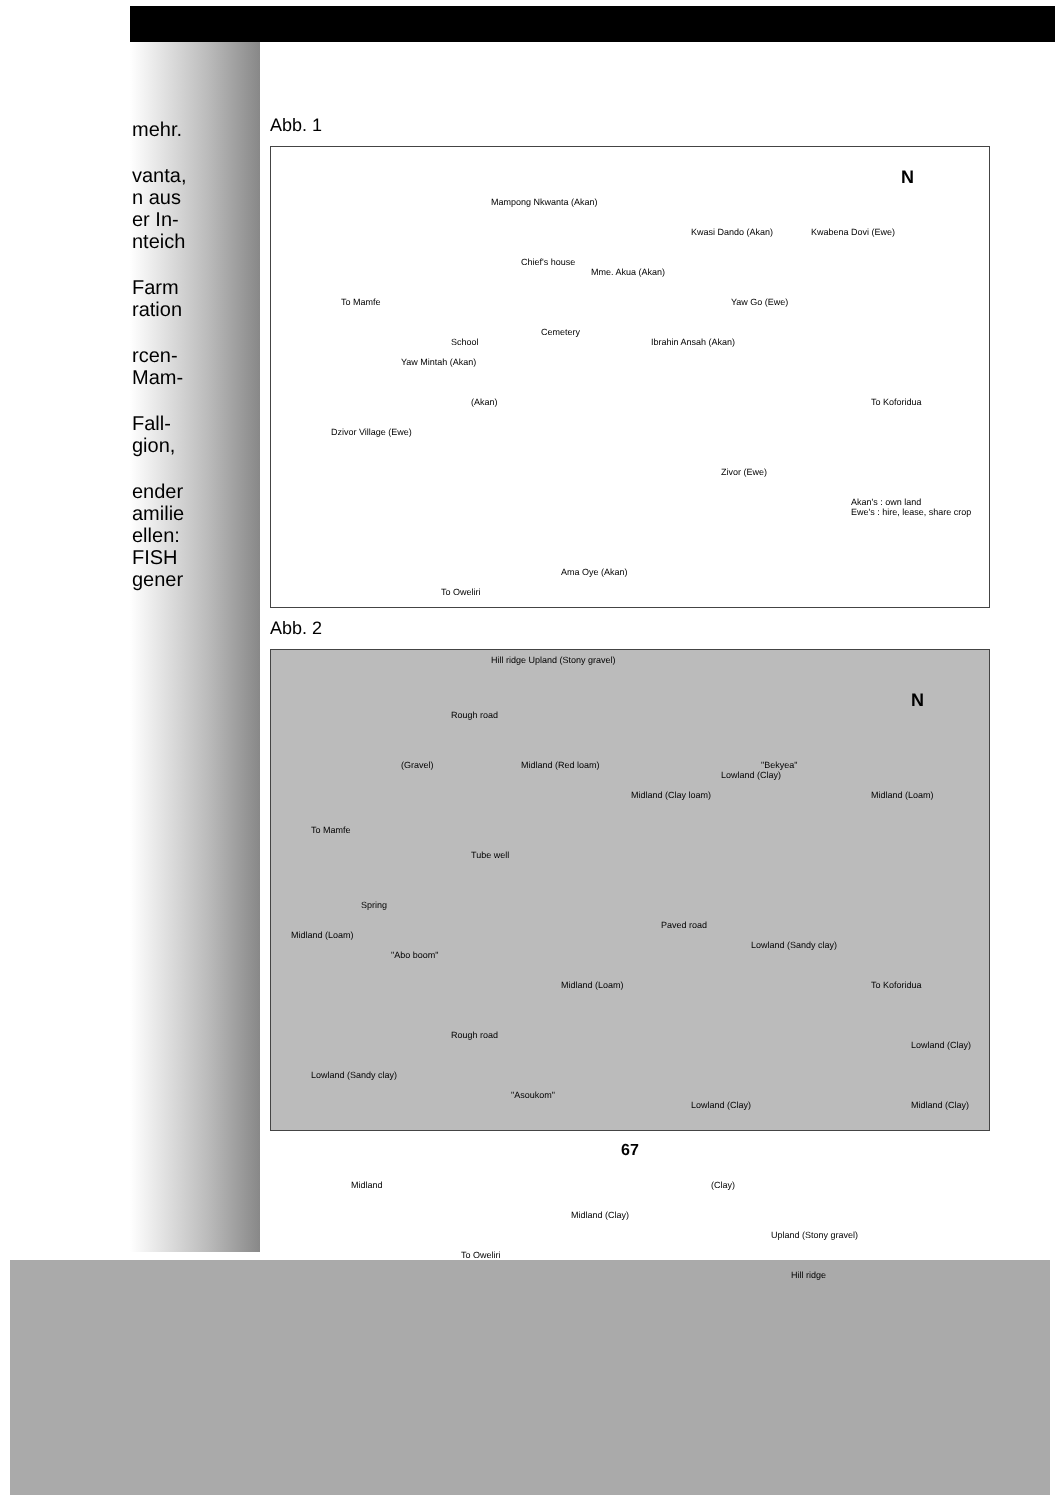mehr.
vanta,
n aus
er In-
nteich
Farm
ration
rcen-
Mam-
Fall-
gion,
ender
amilie
ellen:
FISH
gener
Abb. 1
Mampong Nkwanta (Akan)
Chief's house
Kwasi Dando (Akan) Kwabena Dovi (Ewe)
N
Mme. Akua (Akan)
Yaw Go (Ewe) To Mamfe
Yaw Mintah (Akan)
School
Cemetery
Ibrahin Ansah (Akan)
(Akan)
Dzivor Village (Ewe)
To Koforidua
Zivor (Ewe)
Akan's : own land
Ewe's : hire, lease, share crop
Ama Oye (Akan)
To Oweliri
Abb. 2
Hill ridge Upland (Stony gravel)
Rough road
(Gravel) Midland (Red loam)
Midland (Clay loam)
Lowland (Clay)
"Bekyea"
Midland (Loam)
N
To Mamfe
Tube well
Spring
Midland (Loam)
"Abo boom"
Paved road
Lowland (Sandy clay)
Midland (Loam) To Koforidua
Lowland (Clay)
Lowland (Sandy clay)
"Asoukom"
Lowland (Clay) Midland (Clay)
Rough road
Midland
Midland (Clay)
(Clay)
Upland (Stony gravel)
To Oweliri
Hill ridge
67